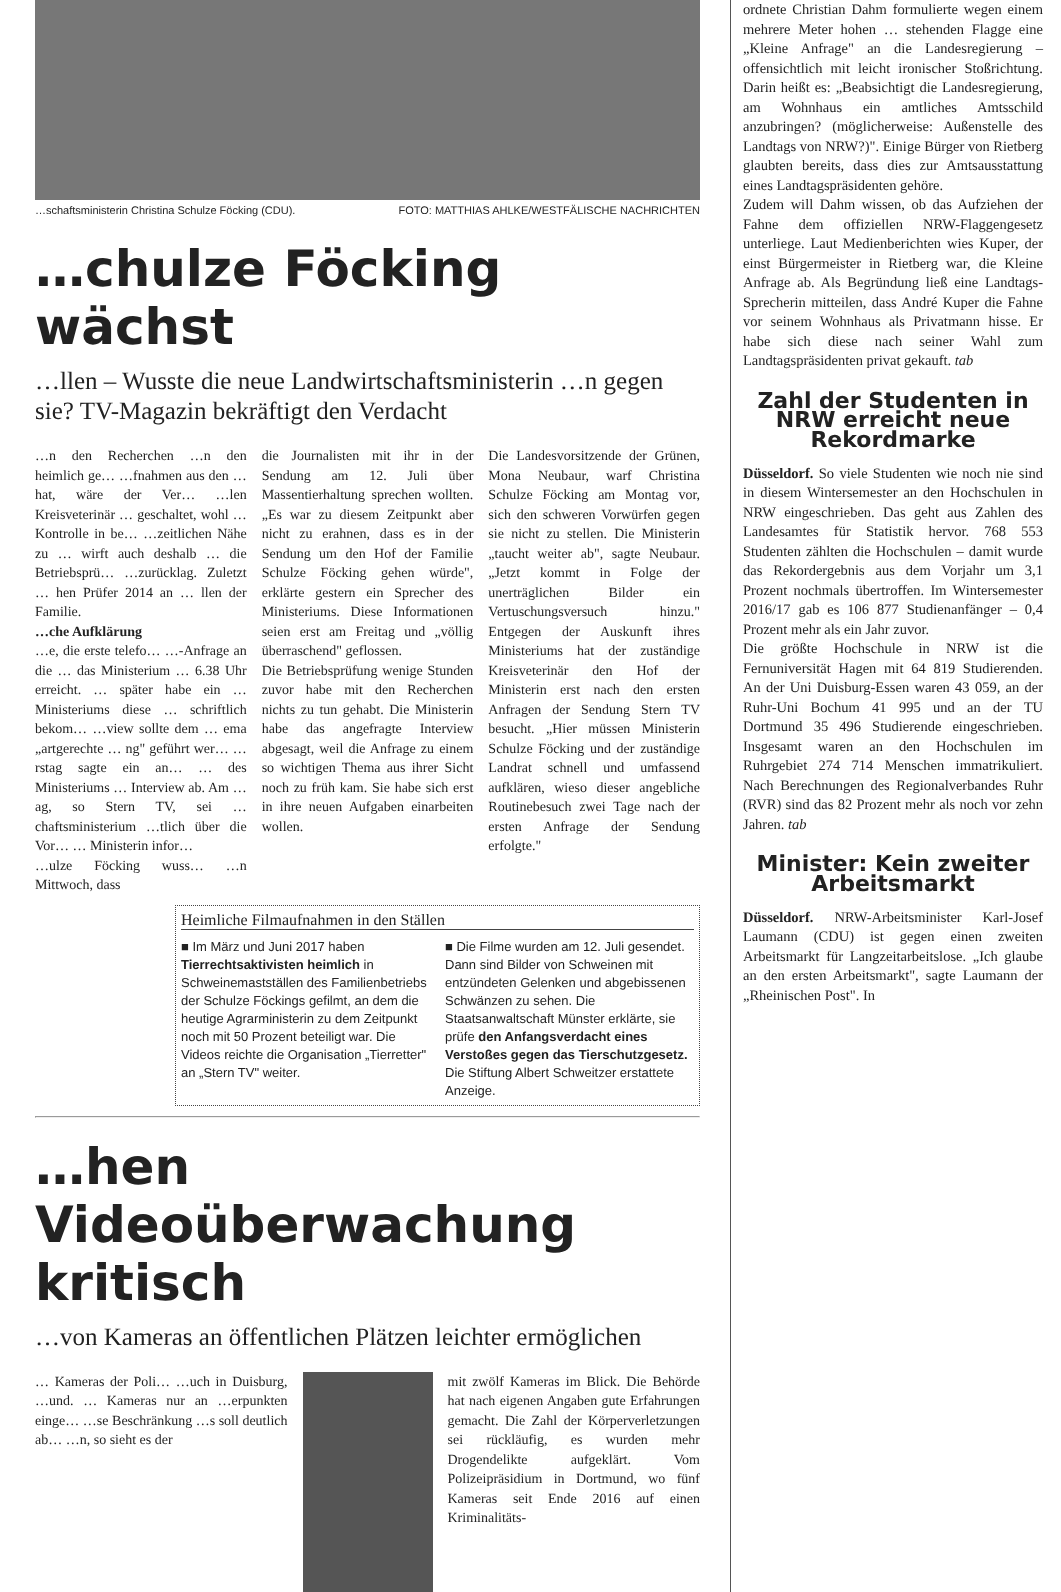…schaftsministerin Christina Schulze Föcking (CDU). FOTO: MATTHIAS AHLKE/WESTFÄLISCHE NACHRICHTEN
…chulze Föcking wächst
…llen – Wusste die neue Landwirtschaftsministerin …n gegen sie? TV-Magazin bekräftigt den Verdacht
…n den Recherchen …n den heimlich ge… …fnahmen aus den … hat, wäre der Ver… …len Kreisveterinär … geschaltet, wohl … Kontrolle in be… …zeitlichen Nähe zu … wirft auch deshalb … die Betriebsprü… …zurücklag. Zuletzt … hen Prüfer 2014 an … llen der Familie.
…che Aufklärung
…e, die erste telefo… …-Anfrage an die … das Ministerium … 6.38 Uhr erreicht. … später habe ein … Ministeriums diese … schriftlich bekom… …view sollte dem … ema „artgerechte … ng" geführt wer… …rstag sagte ein an… … des Ministeriums … Interview ab. Am …ag, so Stern TV, sei …chaftsministerium …tlich über die Vor… … Ministerin infor…
…ulze Föcking wuss… …n Mittwoch, dass
die Journalisten mit ihr in der Sendung am 12. Juli über Massentierhaltung sprechen wollten. „Es war zu diesem Zeitpunkt aber nicht zu erahnen, dass es in der Sendung um den Hof der Familie Schulze Föcking gehen würde", erklärte gestern ein Sprecher des Ministeriums. Diese Informationen seien erst am Freitag und „völlig überraschend" geflossen.
Die Betriebsprüfung wenige Stunden zuvor habe mit den Recherchen nichts zu tun gehabt. Die Ministerin habe das angefragte Interview abgesagt, weil die Anfrage zu einem so wichtigen Thema aus ihrer Sicht noch zu früh kam. Sie habe sich erst in ihre neuen Aufgaben einarbeiten wollen.
Die Landesvorsitzende der Grünen, Mona Neubaur, warf Christina Schulze Föcking am Montag vor, sich den schweren Vorwürfen gegen sie nicht zu stellen. Die Ministerin „taucht weiter ab", sagte Neubaur. „Jetzt kommt in Folge der unerträglichen Bilder ein Vertuschungsversuch hinzu." Entgegen der Auskunft ihres Ministeriums hat der zuständige Kreisveterinär den Hof der Ministerin erst nach den ersten Anfragen der Sendung Stern TV besucht. „Hier müssen Ministerin Schulze Föcking und der zuständige Landrat schnell und umfassend aufklären, wieso dieser angebliche Routinebesuch zwei Tage nach der ersten Anfrage der Sendung erfolgte."
Heimliche Filmaufnahmen in den Ställen
■ Im März und Juni 2017 haben Tierrechtsaktivisten heimlich in Schweinemastställen des Familienbetriebs der Schulze Föckings gefilmt, an dem die heutige Agrarministerin zu dem Zeitpunkt noch mit 50 Prozent beteiligt war. Die Videos reichte die Organisation „Tierretter" an „Stern TV" weiter.
■ Die Filme wurden am 12. Juli gesendet. Dann sind Bilder von Schweinen mit entzündeten Gelenken und abgebissenen Schwänzen zu sehen. Die Staatsanwaltschaft Münster erklärte, sie prüfe den Anfangsverdacht eines Verstoßes gegen das Tierschutzgesetz. Die Stiftung Albert Schweitzer erstattete Anzeige.
…hen Videoüberwachung kritisch
…von Kameras an öffentlichen Plätzen leichter ermöglichen
… Kameras der Poli… …uch in Duisburg, …und. … Kameras nur an …erpunkten einge… …se Beschränkung …s soll deutlich ab… …n, so sieht es der
mit zwölf Kameras im Blick. Die Behörde hat nach eigenen Angaben gute Erfahrungen gemacht. Die Zahl der Körperverletzungen sei rückläufig, es wurden mehr Drogendelikte aufgeklärt. Vom Polizeipräsidium in Dortmund, wo fünf Kameras seit Ende 2016 auf einen Kriminalitäts-
ordnete Christian Dahm formulierte wegen einem mehrere Meter hohen … stehenden Flagge eine „Kleine Anfrage" an die Landesregierung – offensichtlich mit leicht ironischer Stoßrichtung. Darin heißt es: „Beabsichtigt die Landesregierung, am Wohnhaus ein amtliches Amtsschild anzubringen? (möglicherweise: Außenstelle des Landtags von NRW?)". Einige Bürger von Rietberg glaubten bereits, dass dies zur Amtsausstattung eines Landtagspräsidenten gehöre.
Zudem will Dahm wissen, ob das Aufziehen der Fahne dem offiziellen NRW-Flaggengesetz unterliege. Laut Medienberichten wies Kuper, der einst Bürgermeister in Rietberg war, die Kleine Anfrage ab. Als Begründung ließ eine Landtags-Sprecherin mitteilen, dass André Kuper die Fahne vor seinem Wohnhaus als Privatmann hisse. Er habe sich diese nach seiner Wahl zum Landtagspräsidenten privat gekauft. tab
Zahl der Studenten in NRW erreicht neue Rekordmarke
Düsseldorf. So viele Studenten wie noch nie sind in diesem Wintersemester an den Hochschulen in NRW eingeschrieben. Das geht aus Zahlen des Landesamtes für Statistik hervor. 768 553 Studenten zählten die Hochschulen – damit wurde das Rekordergebnis aus dem Vorjahr um 3,1 Prozent nochmals übertroffen. Im Wintersemester 2016/17 gab es 106 877 Studienanfänger – 0,4 Prozent mehr als ein Jahr zuvor.
Die größte Hochschule in NRW ist die Fernuniversität Hagen mit 64 819 Studierenden. An der Uni Duisburg-Essen waren 43 059, an der Ruhr-Uni Bochum 41 995 und an der TU Dortmund 35 496 Studierende eingeschrieben. Insgesamt waren an den Hochschulen im Ruhrgebiet 274 714 Menschen immatrikuliert. Nach Berechnungen des Regionalverbandes Ruhr (RVR) sind das 82 Prozent mehr als noch vor zehn Jahren. tab
Minister: Kein zweiter Arbeitsmarkt
Düsseldorf. NRW-Arbeitsminister Karl-Josef Laumann (CDU) ist gegen einen zweiten Arbeitsmarkt für Langzeitarbeitslose. „Ich glaube an den ersten Arbeitsmarkt", sagte Laumann der „Rheinischen Post". In